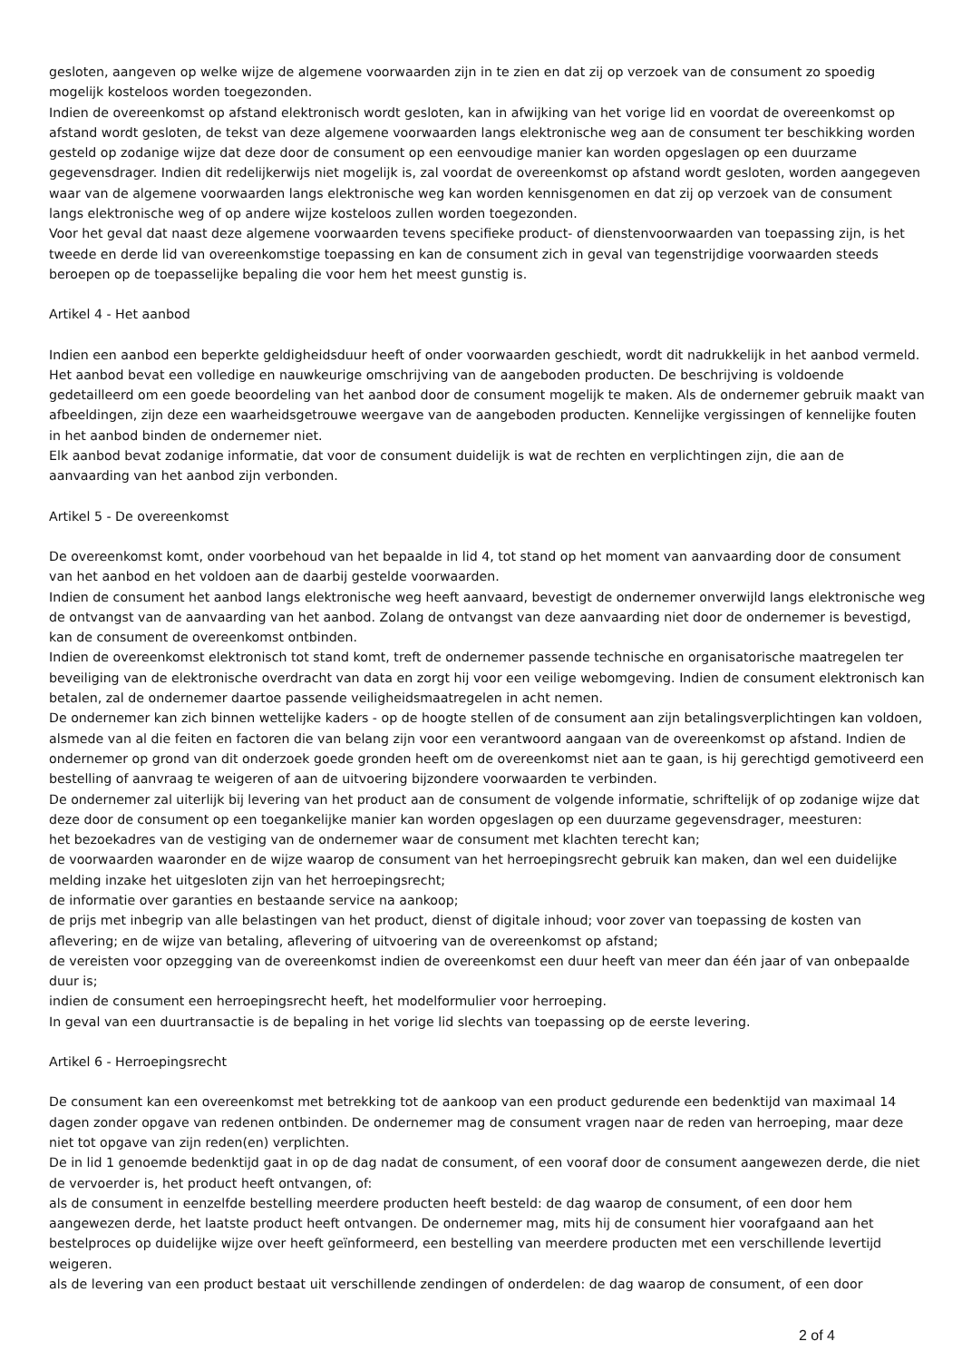gesloten, aangeven op welke wijze de algemene voorwaarden zijn in te zien en dat zij op verzoek van de consument zo spoedig mogelijk kosteloos worden toegezonden.
Indien de overeenkomst op afstand elektronisch wordt gesloten, kan in afwijking van het vorige lid en voordat de overeenkomst op afstand wordt gesloten, de tekst van deze algemene voorwaarden langs elektronische weg aan de consument ter beschikking worden gesteld op zodanige wijze dat deze door de consument op een eenvoudige manier kan worden opgeslagen op een duurzame gegevensdrager. Indien dit redelijkerwijs niet mogelijk is, zal voordat de overeenkomst op afstand wordt gesloten, worden aangegeven waar van de algemene voorwaarden langs elektronische weg kan worden kennisgenomen en dat zij op verzoek van de consument langs elektronische weg of op andere wijze kosteloos zullen worden toegezonden.
Voor het geval dat naast deze algemene voorwaarden tevens specifieke product- of dienstenvoorwaarden van toepassing zijn, is het tweede en derde lid van overeenkomstige toepassing en kan de consument zich in geval van tegenstrijdige voorwaarden steeds beroepen op de toepasselijke bepaling die voor hem het meest gunstig is.
Artikel 4 - Het aanbod
Indien een aanbod een beperkte geldigheidsduur heeft of onder voorwaarden geschiedt, wordt dit nadrukkelijk in het aanbod vermeld.
Het aanbod bevat een volledige en nauwkeurige omschrijving van de aangeboden producten. De beschrijving is voldoende gedetailleerd om een goede beoordeling van het aanbod door de consument mogelijk te maken. Als de ondernemer gebruik maakt van afbeeldingen, zijn deze een waarheidsgetrouwe weergave van de aangeboden producten. Kennelijke vergissingen of kennelijke fouten in het aanbod binden de ondernemer niet.
Elk aanbod bevat zodanige informatie, dat voor de consument duidelijk is wat de rechten en verplichtingen zijn, die aan de aanvaarding van het aanbod zijn verbonden.
Artikel 5 - De overeenkomst
De overeenkomst komt, onder voorbehoud van het bepaalde in lid 4, tot stand op het moment van aanvaarding door de consument van het aanbod en het voldoen aan de daarbij gestelde voorwaarden.
Indien de consument het aanbod langs elektronische weg heeft aanvaard, bevestigt de ondernemer onverwijld langs elektronische weg de ontvangst van de aanvaarding van het aanbod. Zolang de ontvangst van deze aanvaarding niet door de ondernemer is bevestigd, kan de consument de overeenkomst ontbinden.
Indien de overeenkomst elektronisch tot stand komt, treft de ondernemer passende technische en organisatorische maatregelen ter beveiliging van de elektronische overdracht van data en zorgt hij voor een veilige webomgeving. Indien de consument elektronisch kan betalen, zal de ondernemer daartoe passende veiligheidsmaatregelen in acht nemen.
De ondernemer kan zich binnen wettelijke kaders - op de hoogte stellen of de consument aan zijn betalingsverplichtingen kan voldoen, alsmede van al die feiten en factoren die van belang zijn voor een verantwoord aangaan van de overeenkomst op afstand. Indien de ondernemer op grond van dit onderzoek goede gronden heeft om de overeenkomst niet aan te gaan, is hij gerechtigd gemotiveerd een bestelling of aanvraag te weigeren of aan de uitvoering bijzondere voorwaarden te verbinden.
De ondernemer zal uiterlijk bij levering van het product aan de consument de volgende informatie, schriftelijk of op zodanige wijze dat deze door de consument op een toegankelijke manier kan worden opgeslagen op een duurzame gegevensdrager, meesturen:
het bezoekadres van de vestiging van de ondernemer waar de consument met klachten terecht kan;
de voorwaarden waaronder en de wijze waarop de consument van het herroepingsrecht gebruik kan maken, dan wel een duidelijke melding inzake het uitgesloten zijn van het herroepingsrecht;
de informatie over garanties en bestaande service na aankoop;
de prijs met inbegrip van alle belastingen van het product, dienst of digitale inhoud; voor zover van toepassing de kosten van aflevering; en de wijze van betaling, aflevering of uitvoering van de overeenkomst op afstand;
de vereisten voor opzegging van de overeenkomst indien de overeenkomst een duur heeft van meer dan één jaar of van onbepaalde duur is;
indien de consument een herroepingsrecht heeft, het modelformulier voor herroeping.
In geval van een duurtransactie is de bepaling in het vorige lid slechts van toepassing op de eerste levering.
Artikel 6 - Herroepingsrecht
De consument kan een overeenkomst met betrekking tot de aankoop van een product gedurende een bedenktijd van maximaal 14 dagen zonder opgave van redenen ontbinden. De ondernemer mag de consument vragen naar de reden van herroeping, maar deze niet tot opgave van zijn reden(en) verplichten.
De in lid 1 genoemde bedenktijd gaat in op de dag nadat de consument, of een vooraf door de consument aangewezen derde, die niet de vervoerder is, het product heeft ontvangen, of:
als de consument in eenzelfde bestelling meerdere producten heeft besteld: de dag waarop de consument, of een door hem aangewezen derde, het laatste product heeft ontvangen. De ondernemer mag, mits hij de consument hier voorafgaand aan het bestelproces op duidelijke wijze over heeft geïnformeerd, een bestelling van meerdere producten met een verschillende levertijd weigeren.
als de levering van een product bestaat uit verschillende zendingen of onderdelen: de dag waarop de consument, of een door
2 of 4